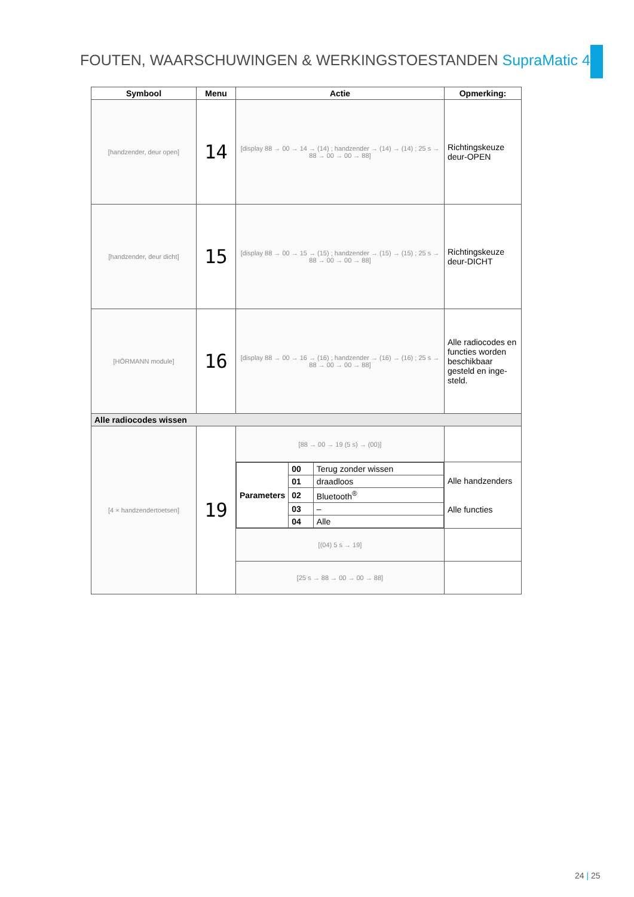FOUTEN, WAARSCHUWINGEN & WERKINGSTOESTANDEN SupraMatic 4
| Symbool | Menu | Actie | Opmerking: |
| --- | --- | --- | --- |
| [handzender, deur open] | 14 | [display 88 → 00 → 14 → (14) ; handzender → (14) → (14) ; 25 s → 88 → 00 → 00 → 88] | Richtingskeuze deur-OPEN |
| [handzender, deur dicht] | 15 | [display 88 → 00 → 15 → (15) ; handzender → (15) → (15) ; 25 s → 88 → 00 → 00 → 88] | Richtingskeuze deur-DICHT |
| [HÖRMANN module] | 16 | [display 88 → 00 → 16 → (16) ; handzender → (16) → (16) ; 25 s → 88 → 00 → 00 → 88] | Alle radiocodes en functies worden beschikbaar gesteld en inge-steld. |
| Alle radiocodes wissen | | | |
| [4 × handzendertoetsen] | 19 | [88 → 00 → 19 (5 s) → (00)] | |
| | | / Parameters / 00 / Terug zonder wissen / / / 01 / draadloos / / / 02 / Bluetooth<sup>®</sup> / / / 03 / – / / / 04 / Alle / | Alle handzenders Alle functies |
| | | [(04) 5 s → 19] | |
| | | [25 s → 88 → 00 → 00 → 88] | |
24 | 25